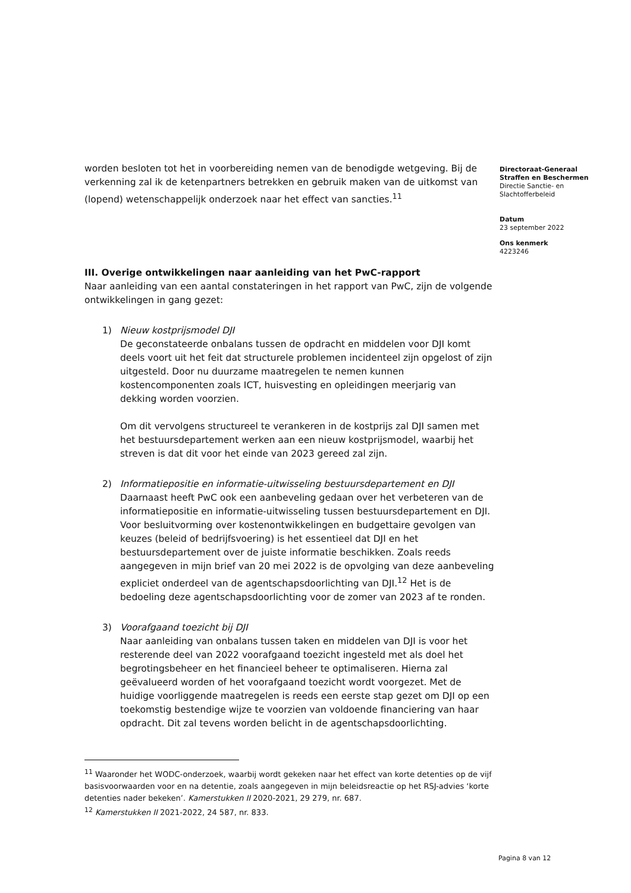worden besloten tot het in voorbereiding nemen van de benodigde wetgeving. Bij de verkenning zal ik de ketenpartners betrekken en gebruik maken van de uitkomst van (lopend) wetenschappelijk onderzoek naar het effect van sancties.<sup>11</sup>
III. Overige ontwikkelingen naar aanleiding van het PwC-rapport
Naar aanleiding van een aantal constateringen in het rapport van PwC, zijn de volgende ontwikkelingen in gang gezet:
1) Nieuw kostprijsmodel DJI
De geconstateerde onbalans tussen de opdracht en middelen voor DJI komt deels voort uit het feit dat structurele problemen incidenteel zijn opgelost of zijn uitgesteld. Door nu duurzame maatregelen te nemen kunnen kostencomponenten zoals ICT, huisvesting en opleidingen meerjarig van dekking worden voorzien.
Om dit vervolgens structureel te verankeren in de kostprijs zal DJI samen met het bestuursdepartement werken aan een nieuw kostprijsmodel, waarbij het streven is dat dit voor het einde van 2023 gereed zal zijn.
2) Informatiepositie en informatie-uitwisseling bestuursdepartement en DJI
Daarnaast heeft PwC ook een aanbeveling gedaan over het verbeteren van de informatiepositie en informatie-uitwisseling tussen bestuursdepartement en DJI. Voor besluitvorming over kostenontwikkelingen en budgettaire gevolgen van keuzes (beleid of bedrijfsvoering) is het essentieel dat DJI en het bestuursdepartement over de juiste informatie beschikken. Zoals reeds aangegeven in mijn brief van 20 mei 2022 is de opvolging van deze aanbeveling expliciet onderdeel van de agentschapsdoorlichting van DJI.<sup>12</sup> Het is de bedoeling deze agentschapsdoorlichting voor de zomer van 2023 af te ronden.
3) Voorafgaand toezicht bij DJI
Naar aanleiding van onbalans tussen taken en middelen van DJI is voor het resterende deel van 2022 voorafgaand toezicht ingesteld met als doel het begrotingsbeheer en het financieel beheer te optimaliseren. Hierna zal geëvalueerd worden of het voorafgaand toezicht wordt voorgezet. Met de huidige voorliggende maatregelen is reeds een eerste stap gezet om DJI op een toekomstig bestendige wijze te voorzien van voldoende financiering van haar opdracht. Dit zal tevens worden belicht in de agentschapsdoorlichting.
Directoraat-Generaal
Straffen en Beschermen
Directie Sanctie- en Slachtofferbeleid
Datum
23 september 2022
Ons kenmerk
4223246
<sup>11</sup> Waaronder het WODC-onderzoek, waarbij wordt gekeken naar het effect van korte detenties op de vijf basisvoorwaarden voor en na detentie, zoals aangegeven in mijn beleidsreactie op het RSJ-advies ‘korte detenties nader bekeken’. Kamerstukken II 2020-2021, 29 279, nr. 687.
<sup>12</sup> Kamerstukken II 2021-2022, 24 587, nr. 833.
Pagina 8 van 12